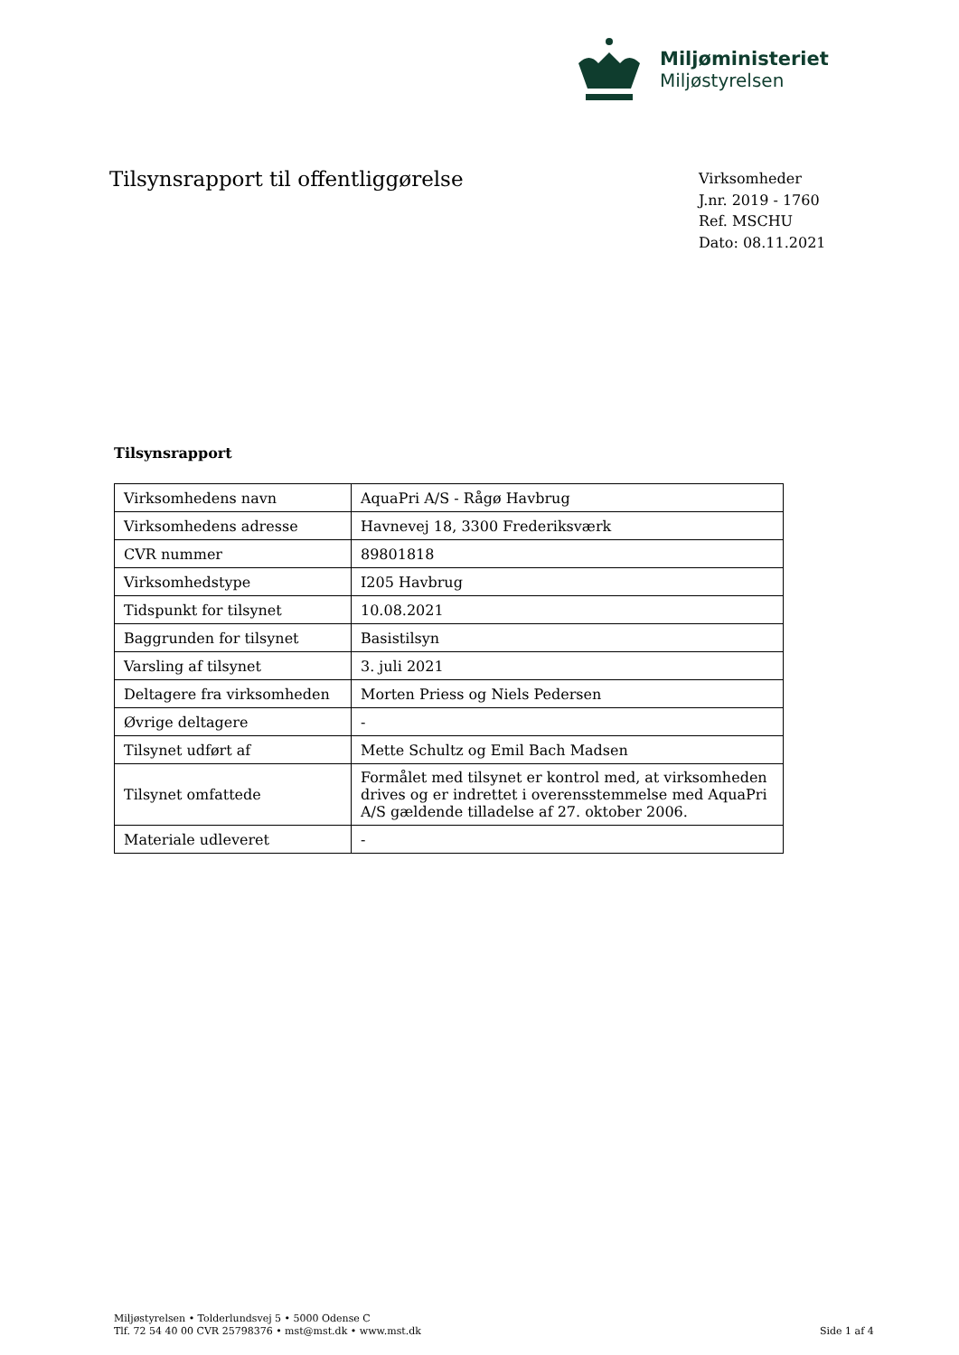Miljøministeriet
Miljøstyrelsen
Tilsynsrapport til offentliggørelse
Virksomheder
J.nr. 2019 - 1760
Ref. MSCHU
Dato: 08.11.2021
Tilsynsrapport
| Virksomhedens navn | AquaPri A/S - Rågø Havbrug |
| Virksomhedens adresse | Havnevej 18, 3300 Frederiksværk |
| CVR nummer | 89801818 |
| Virksomhedstype | I205 Havbrug |
| Tidspunkt for tilsynet | 10.08.2021 |
| Baggrunden for tilsynet | Basistilsyn |
| Varsling af tilsynet | 3. juli 2021 |
| Deltagere fra virksomheden | Morten Priess og Niels Pedersen |
| Øvrige deltagere | - |
| Tilsynet udført af | Mette Schultz og Emil Bach Madsen |
| Tilsynet omfattede | Formålet med tilsynet er kontrol med, at virksomheden drives og er indrettet i overensstemmelse med AquaPri A/S gældende tilladelse af 27. oktober 2006. |
| Materiale udleveret | - |
Miljøstyrelsen • Tolderlundsvej 5 • 5000 Odense C
Tlf. 72 54 40 00 CVR 25798376 • mst@mst.dk • www.mst.dk
Side 1 af 4